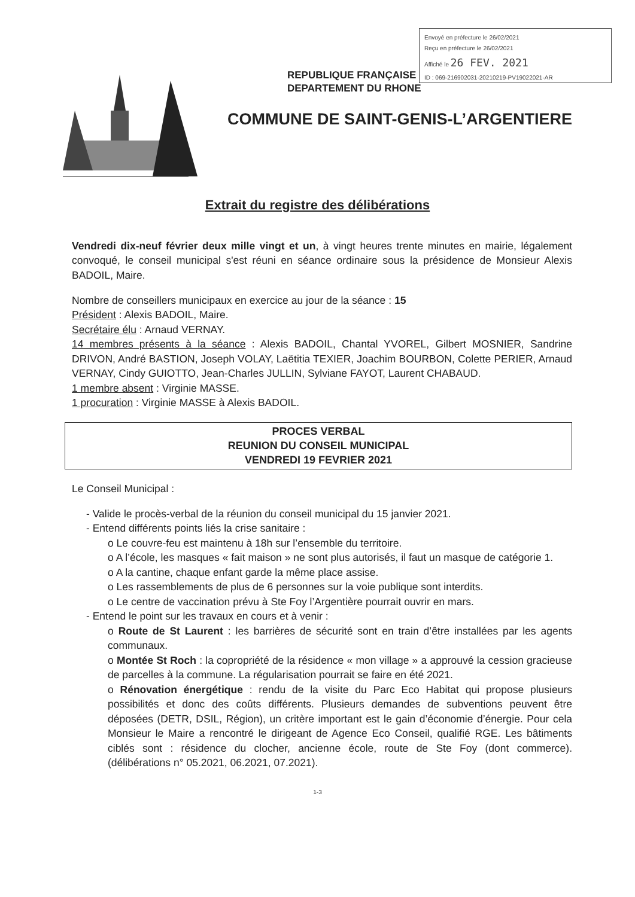Envoyé en préfecture le 26/02/2021
Reçu en préfecture le 26/02/2021
Affiché le 26 FEV. 2021
ID : 069-216902031-20210219-PV19022021-AR
REPUBLIQUE FRANÇAISE
DEPARTEMENT DU RHONE
COMMUNE DE SAINT-GENIS-L’ARGENTIERE
Extrait du registre des délibérations
Vendredi dix-neuf février deux mille vingt et un, à vingt heures trente minutes en mairie, légalement convoqué, le conseil municipal s'est réuni en séance ordinaire sous la présidence de Monsieur Alexis BADOIL, Maire.
Nombre de conseillers municipaux en exercice au jour de la séance : 15
Président : Alexis BADOIL, Maire.
Secrétaire élu : Arnaud VERNAY.
14 membres présents à la séance : Alexis BADOIL, Chantal YVOREL, Gilbert MOSNIER, Sandrine DRIVON, André BASTION, Joseph VOLAY, Laëtitia TEXIER, Joachim BOURBON, Colette PERIER, Arnaud VERNAY, Cindy GUIOTTO, Jean-Charles JULLIN, Sylviane FAYOT, Laurent CHABAUD.
1 membre absent : Virginie MASSE.
1 procuration : Virginie MASSE à Alexis BADOIL.
PROCES VERBAL
REUNION DU CONSEIL MUNICIPAL
VENDREDI 19 FEVRIER 2021
Le Conseil Municipal :
- Valide le procès-verbal de la réunion du conseil municipal du 15 janvier 2021.
- Entend différents points liés la crise sanitaire :
o Le couvre-feu est maintenu à 18h sur l’ensemble du territoire.
o A l’école, les masques « fait maison » ne sont plus autorisés, il faut un masque de catégorie 1.
o A la cantine, chaque enfant garde la même place assise.
o Les rassemblements de plus de 6 personnes sur la voie publique sont interdits.
o Le centre de vaccination prévu à Ste Foy l’Argentière pourrait ouvrir en mars.
- Entend le point sur les travaux en cours et à venir :
o Route de St Laurent : les barrières de sécurité sont en train d’être installées par les agents communaux.
o Montée St Roch : la copropriété de la résidence « mon village » a approuvé la cession gracieuse de parcelles à la commune. La régularisation pourrait se faire en été 2021.
o Rénovation énergétique : rendu de la visite du Parc Eco Habitat qui propose plusieurs possibilités et donc des coûts différents. Plusieurs demandes de subventions peuvent être déposées (DETR, DSIL, Région), un critère important est le gain d’économie d’énergie. Pour cela Monsieur le Maire a rencontré le dirigeant de Agence Eco Conseil, qualifié RGE. Les bâtiments ciblés sont : résidence du clocher, ancienne école, route de Ste Foy (dont commerce). (délibérations n° 05.2021, 06.2021, 07.2021).
1-3